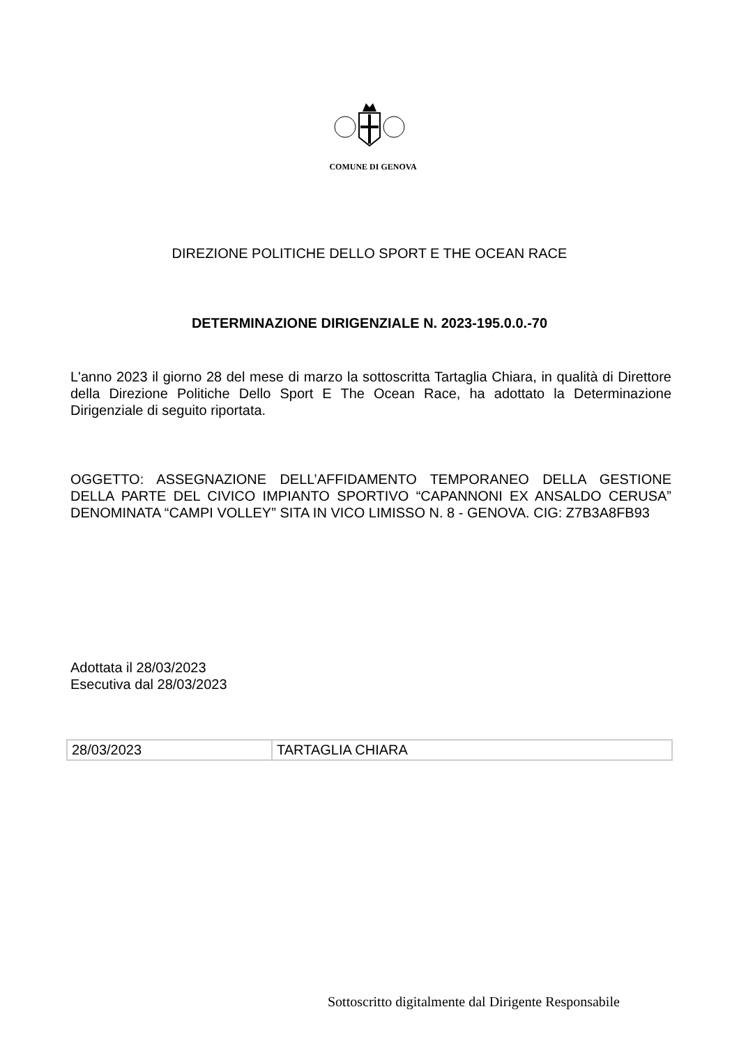COMUNE DI GENOVA
DIREZIONE POLITICHE DELLO SPORT E THE OCEAN RACE
DETERMINAZIONE DIRIGENZIALE N. 2023-195.0.0.-70
L'anno 2023 il giorno 28 del mese di marzo la sottoscritta Tartaglia Chiara, in qualità di Direttore della Direzione Politiche Dello Sport E The Ocean Race, ha adottato la Determinazione Dirigenziale di seguito riportata.
OGGETTO: ASSEGNAZIONE DELL’AFFIDAMENTO TEMPORANEO DELLA GESTIONE DELLA PARTE DEL CIVICO IMPIANTO SPORTIVO “CAPANNONI EX ANSALDO CERUSA” DENOMINATA “CAMPI VOLLEY” SITA IN VICO LIMISSO N. 8 - GENOVA. CIG: Z7B3A8FB93
Adottata il 28/03/2023
Esecutiva dal 28/03/2023
| 28/03/2023 | TARTAGLIA CHIARA |
Sottoscritto digitalmente dal Dirigente Responsabile